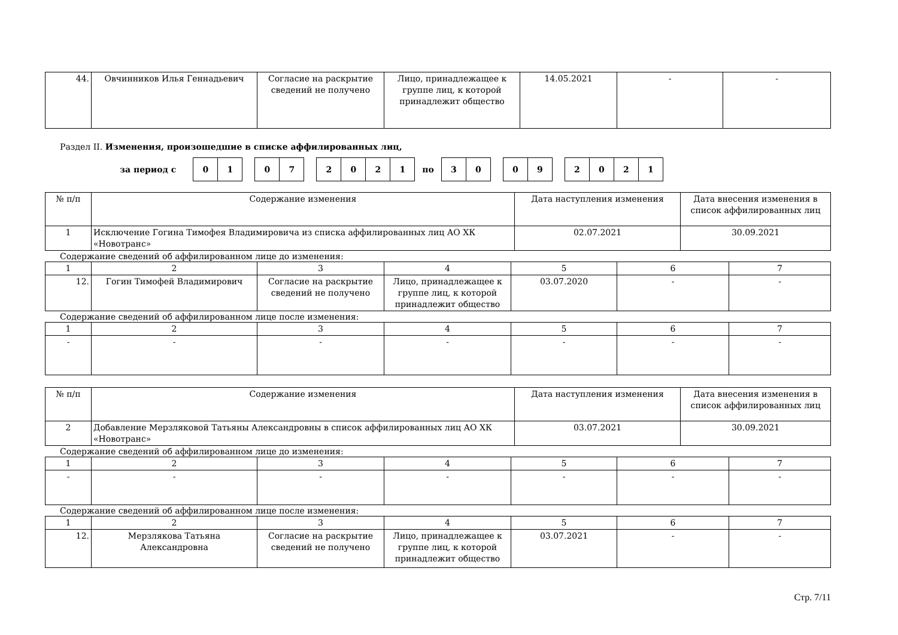| 44. | Овчинников Илья Геннадьевич | Согласие на раскрытие сведений не получено | Лицо, принадлежащее к группе лиц, к которой принадлежит общество | 14.05.2021 | - | - |
Раздел II. Изменения, произошедшие в списке аффилированных лиц,
за период с
01 07 2021
по
30 09 2021
| № п/п | Содержание изменения | Дата наступления изменения | Дата внесения изменения в список аффилированных лиц |
| 1 | Исключение Гогина Тимофея Владимировича из списка аффилированных лиц АО ХК «Новотранс» | 02.07.2021 | 30.09.2021 |
Содержание сведений об аффилированном лице до изменения:
| 1 | 2 | 3 | 4 | 5 | 6 | 7 |
| 12. | Гогин Тимофей Владимирович | Согласие на раскрытие сведений не получено | Лицо, принадлежащее к группе лиц, к которой принадлежит общество | 03.07.2020 | - | - |
Содержание сведений об аффилированном лице после изменения:
| 1 | 2 | 3 | 4 | 5 | 6 | 7 |
| - | - | - | - | - | - | - |
| № п/п | Содержание изменения | Дата наступления изменения | Дата внесения изменения в список аффилированных лиц |
| 2 | Добавление Мерзляковой Татьяны Александровны в список аффилированных лиц АО ХК «Новотранс» | 03.07.2021 | 30.09.2021 |
Содержание сведений об аффилированном лице до изменения:
| 1 | 2 | 3 | 4 | 5 | 6 | 7 |
| - | - | - | - | - | - | - |
Содержание сведений об аффилированном лице после изменения:
| 1 | 2 | 3 | 4 | 5 | 6 | 7 |
| 12. | Мерзлякова Татьяна Александровна | Согласие на раскрытие сведений не получено | Лицо, принадлежащее к группе лиц, к которой принадлежит общество | 03.07.2021 | - | - |
Стр. 7/11